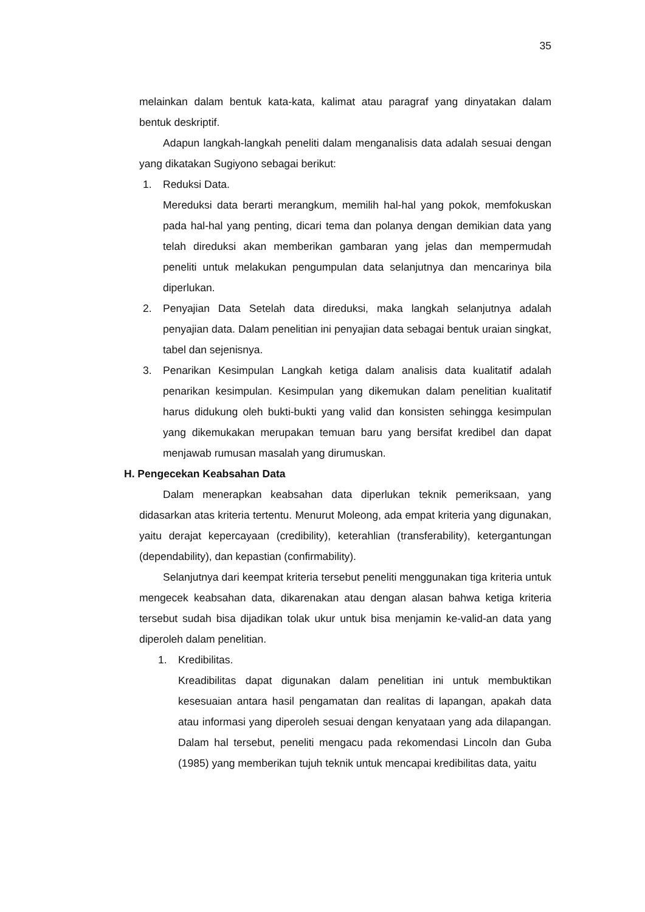35
melainkan dalam bentuk kata-kata, kalimat atau paragraf yang dinyatakan dalam bentuk deskriptif.
Adapun langkah-langkah peneliti dalam menganalisis data adalah sesuai dengan yang dikatakan Sugiyono sebagai berikut:
1. Reduksi Data.
Mereduksi data berarti merangkum, memilih hal-hal yang pokok, memfokuskan pada hal-hal yang penting, dicari tema dan polanya dengan demikian data yang telah direduksi akan memberikan gambaran yang jelas dan mempermudah peneliti untuk melakukan pengumpulan data selanjutnya dan mencarinya bila diperlukan.
2. Penyajian Data Setelah data direduksi, maka langkah selanjutnya adalah penyajian data. Dalam penelitian ini penyajian data sebagai bentuk uraian singkat, tabel dan sejenisnya.
3. Penarikan Kesimpulan Langkah ketiga dalam analisis data kualitatif adalah penarikan kesimpulan. Kesimpulan yang dikemukan dalam penelitian kualitatif harus didukung oleh bukti-bukti yang valid dan konsisten sehingga kesimpulan yang dikemukakan merupakan temuan baru yang bersifat kredibel dan dapat menjawab rumusan masalah yang dirumuskan.
H. Pengecekan Keabsahan Data
Dalam menerapkan keabsahan data diperlukan teknik pemeriksaan, yang didasarkan atas kriteria tertentu. Menurut Moleong, ada empat kriteria yang digunakan, yaitu derajat kepercayaan (credibility), keterahlian (transferability), ketergantungan (dependability), dan kepastian (confirmability).
Selanjutnya dari keempat kriteria tersebut peneliti menggunakan tiga kriteria untuk mengecek keabsahan data, dikarenakan atau dengan alasan bahwa ketiga kriteria tersebut sudah bisa dijadikan tolak ukur untuk bisa menjamin ke-valid-an data yang diperoleh dalam penelitian.
1. Kredibilitas.
Kreadibilitas dapat digunakan dalam penelitian ini untuk membuktikan kesesuaian antara hasil pengamatan dan realitas di lapangan, apakah data atau informasi yang diperoleh sesuai dengan kenyataan yang ada dilapangan. Dalam hal tersebut, peneliti mengacu pada rekomendasi Lincoln dan Guba (1985) yang memberikan tujuh teknik untuk mencapai kredibilitas data, yaitu